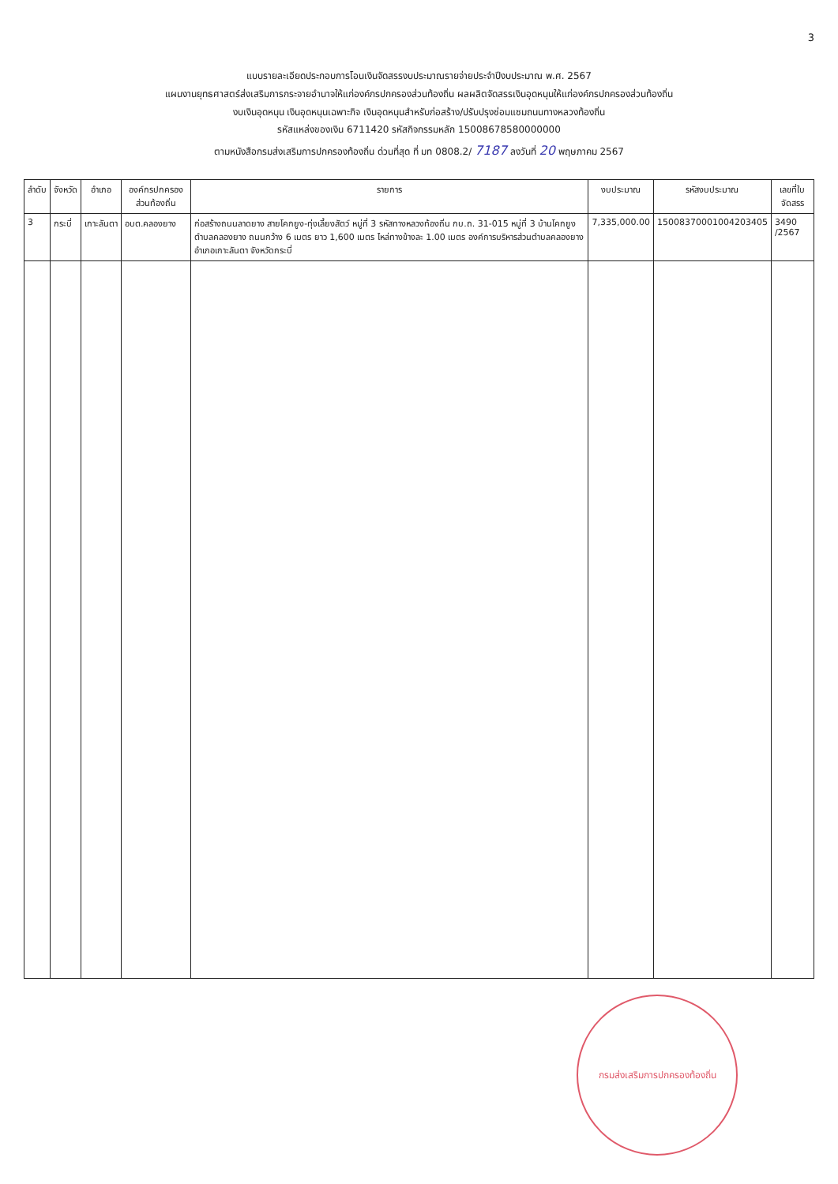3
แบบรายละเอียดประกอบการโอนเงินจัดสรรงบประมาณรายจ่ายประจำปีงบประมาณ พ.ศ. 2567
แผนงานยุทธศาสตร์ส่งเสริมการกระจายอำนาจให้แก่องค์กรปกครองส่วนท้องถิ่น ผลผลิตจัดสรรเงินอุดหนุนให้แก่องค์กรปกครองส่วนท้องถิ่น
งบเงินอุดหนุน เงินอุดหนุนเฉพาะกิจ เงินอุดหนุนสำหรับก่อสร้าง/ปรับปรุงซ่อมแซมถนนทางหลวงท้องถิ่น
รหัสแหล่งของเงิน 6711420 รหัสกิจกรรมหลัก 15008678580000000
ตามหนังสือกรมส่งเสริมการปกครองท้องถิ่น ด่วนที่สุด ที่ มท 0808.2/ 7187 ลงวันที่ 20 พฤษภาคม 2567
| ลำดับ | จังหวัด | อำเภอ | องค์กรปกครองส่วนท้องถิ่น | รายการ | งบประมาณ | รหัสงบประมาณ | เลขที่ใบจัดสรร |
| --- | --- | --- | --- | --- | --- | --- | --- |
| 3 | กระบี่ | เกาะลันตา | อบต.คลองยาง | ก่อสร้างถนนลาดยาง สายโคกยูง-ทุ่งเลี้ยงสัตว์ หมู่ที่ 3 รหัสทางหลวงท้องถิ่น กบ.ถ. 31-015 หมู่ที่ 3 บ้านโคกยูง ตำบลคลองยาง ถนนกว้าง 6 เมตร ยาว 1,600 เมตร ไหล่ทางข้างละ 1.00 เมตร องค์การบริหารส่วนตำบลคลองยาง อำเภอเกาะลันตา จังหวัดกระบี่ | 7,335,000.00 | 15008370001004203405 | 3490 /2567 |
กรมส่งเสริมการปกครองท้องถิ่น